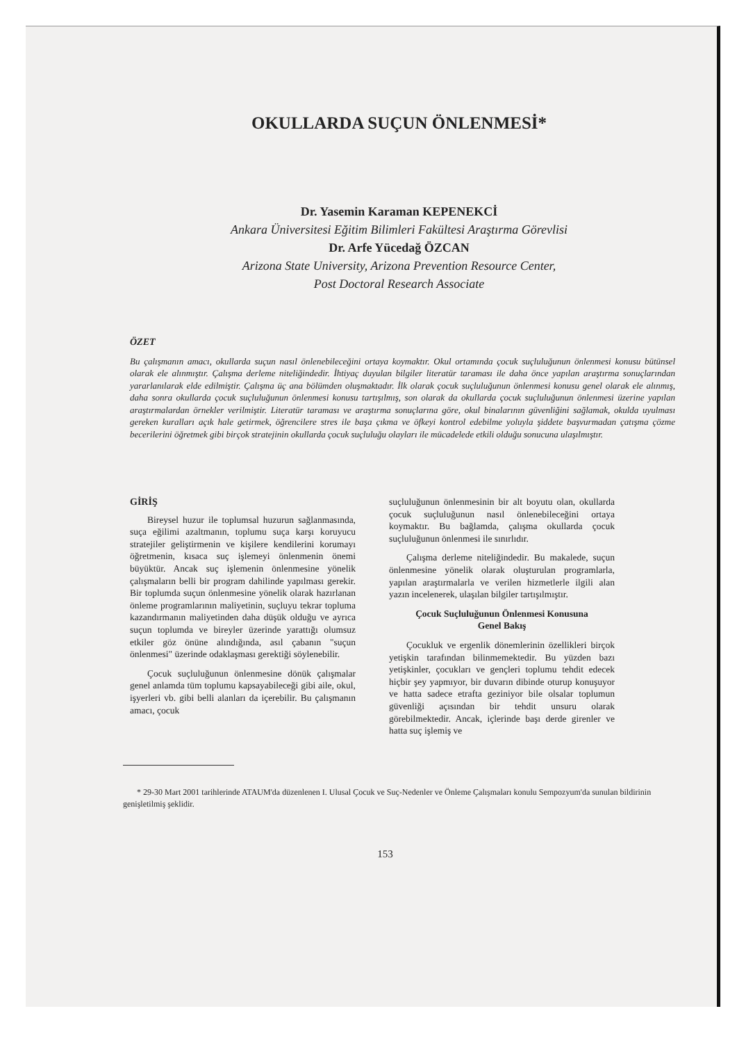OKULLARDA SUÇUN ÖNLENMESİ*
Dr. Yasemin Karaman KEPENEKCİ
Ankara Üniversitesi Eğitim Bilimleri Fakültesi Araştırma Görevlisi
Dr. Arfe Yücedağ ÖZCAN
Arizona State University, Arizona Prevention Resource Center,
Post Doctoral Research Associate
ÖZET
Bu çalışmanın amacı, okullarda suçun nasıl önlenebileceğini ortaya koymaktır. Okul ortamında çocuk suçluluğunun önlenmesi konusu bütünsel olarak ele alınmıştır. Çalışma derleme niteliğindedir. İhtiyaç duyulan bilgiler literatür taraması ile daha önce yapılan araştırma sonuçlarından yararlanılarak elde edilmiştir. Çalışma üç ana bölümden oluşmaktadır. İlk olarak çocuk suçluluğunun önlenmesi konusu genel olarak ele alınmış, daha sonra okullarda çocuk suçluluğunun önlenmesi konusu tartışılmış, son olarak da okullarda çocuk suçluluğunun önlenmesi üzerine yapılan araştırmalardan örnekler verilmiştir. Literatür taraması ve araştırma sonuçlarına göre, okul binalarının güvenliğini sağlamak, okulda uyulması gereken kuralları açık hale getirmek, öğrencilere stres ile başa çıkma ve öfkeyi kontrol edebilme yoluyla şiddete başvurmadan çatışma çözme becerilerini öğretmek gibi birçok stratejinin okullarda çocuk suçluluğu olayları ile mücadelede etkili olduğu sonucuna ulaşılmıştır.
GİRİŞ
Bireysel huzur ile toplumsal huzurun sağlanmasında, suça eğilimi azaltmanın, toplumu suça karşı koruyucu stratejiler geliştirmenin ve kişilere kendilerini korumayı öğretmenin, kısaca suç işlemeyi önlenmenin önemi büyüktür. Ancak suç işlemenin önlenmesine yönelik çalışmaların belli bir program dahilinde yapılması gerekir. Bir toplumda suçun önlenmesine yönelik olarak hazırlanan önleme programlarının maliyetinin, suçluyu tekrar topluma kazandırmanın maliyetinden daha düşük olduğu ve ayrıca suçun toplumda ve bireyler üzerinde yarattığı olumsuz etkiler göz önüne alındığında, asıl çabanın "suçun önlenmesi" üzerinde odaklaşması gerektiği söylenebilir.
Çocuk suçluluğunun önlenmesine dönük çalışmalar genel anlamda tüm toplumu kapsayabileceği gibi aile, okul, işyerleri vb. gibi belli alanları da içerebilir. Bu çalışmanın amacı, çocuk
suçluluğunun önlenmesinin bir alt boyutu olan, okullarda çocuk suçluluğunun nasıl önlenebileceğini ortaya koymaktır. Bu bağlamda, çalışma okullarda çocuk suçluluğunun önlenmesi ile sınırlıdır.
Çalışma derleme niteliğindedir. Bu makalede, suçun önlenmesine yönelik olarak oluşturulan programlarla, yapılan araştırmalarla ve verilen hizmetlerle ilgili alan yazın incelenerek, ulaşılan bilgiler tartışılmıştır.
Çocuk Suçluluğunun Önlenmesi Konusuna
Genel Bakış
Çocukluk ve ergenlik dönemlerinin özellikleri birçok yetişkin tarafından bilinmemektedir. Bu yüzden bazı yetişkinler, çocukları ve gençleri toplumu tehdit edecek hiçbir şey yapmıyor, bir duvarın dibinde oturup konuşuyor ve hatta sadece etrafta geziniyor bile olsalar toplumun güvenliği açısından bir tehdit unsuru olarak görebilmektedir. Ancak, içlerinde başı derde girenler ve hatta suç işlemiş ve
* 29-30 Mart 2001 tarihlerinde ATAUM'da düzenlenen I. Ulusal Çocuk ve Suç-Nedenler ve Önleme Çalışmaları konulu Sempozyum'da sunulan bildirinin genişletilmiş şeklidir.
153